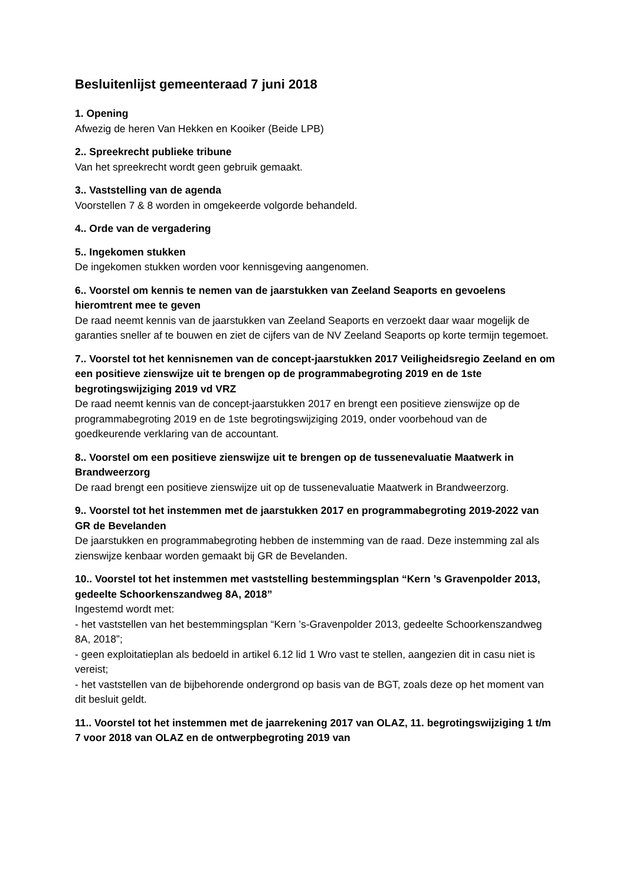Besluitenlijst gemeenteraad 7 juni 2018
1. Opening
Afwezig de heren Van Hekken en Kooiker (Beide LPB)
2.. Spreekrecht publieke tribune
Van het spreekrecht wordt geen gebruik gemaakt.
3.. Vaststelling van de agenda
Voorstellen 7 & 8 worden in omgekeerde volgorde behandeld.
4.. Orde van de vergadering
5.. Ingekomen stukken
De ingekomen stukken worden voor kennisgeving aangenomen.
6.. Voorstel om kennis te nemen van de jaarstukken van Zeeland Seaports en gevoelens hieromtrent mee te geven
De raad neemt kennis van de jaarstukken van Zeeland Seaports en verzoekt daar waar mogelijk de garanties sneller af te bouwen en ziet de cijfers van de NV Zeeland Seaports op korte termijn tegemoet.
7.. Voorstel tot het kennisnemen van de concept-jaarstukken 2017 Veiligheidsregio Zeeland en om een positieve zienswijze uit te brengen op de programmabegroting 2019 en de 1ste begrotingswijziging 2019 vd VRZ
De raad neemt kennis van de concept-jaarstukken 2017 en brengt een positieve zienswijze op de programmabegroting 2019 en de 1ste begrotingswijziging 2019, onder voorbehoud van de goedkeurende verklaring van de accountant.
8.. Voorstel om een positieve zienswijze uit te brengen op de tussenevaluatie Maatwerk in Brandweerzorg
De raad brengt een positieve zienswijze uit op de tussenevaluatie Maatwerk in Brandweerzorg.
9.. Voorstel tot het instemmen met de jaarstukken 2017 en programmabegroting 2019-2022 van GR de Bevelanden
De jaarstukken en programmabegroting hebben de instemming van de raad. Deze instemming zal als zienswijze kenbaar worden gemaakt bij GR de Bevelanden.
10.. Voorstel tot het instemmen met vaststelling bestemmingsplan “Kern ’s Gravenpolder 2013, gedeelte Schoorkenszandweg 8A, 2018”
Ingestemd wordt met:
- het vaststellen van het bestemmingsplan “Kern ’s-Gravenpolder 2013, gedeelte Schoorkenszandweg 8A, 2018”;
- geen exploitatieplan als bedoeld in artikel 6.12 lid 1 Wro vast te stellen, aangezien dit in casu niet is vereist;
- het vaststellen van de bijbehorende ondergrond op basis van de BGT, zoals deze op het moment van dit besluit geldt.
11.. Voorstel tot het instemmen met de jaarrekening 2017 van OLAZ, 11. begrotingswijziging 1 t/m 7 voor 2018 van OLAZ en de ontwerpbegroting 2019 van